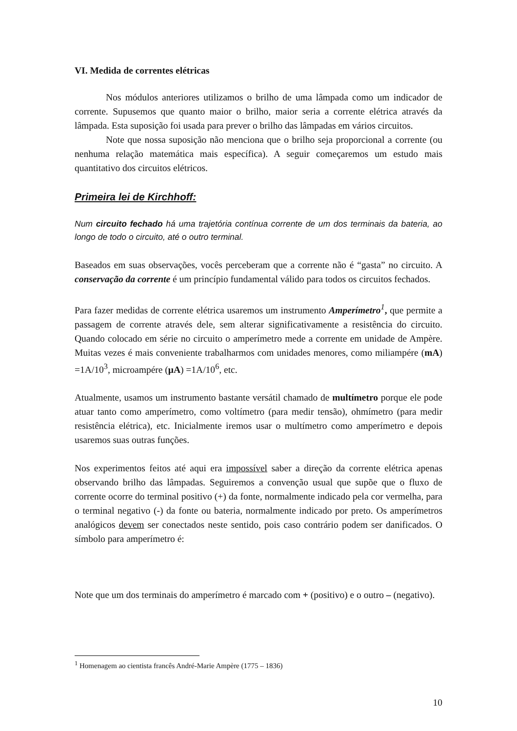VI. Medida de correntes elétricas
Nos módulos anteriores utilizamos o brilho de uma lâmpada como um indicador de corrente. Supusemos que quanto maior o brilho, maior seria a corrente elétrica através da lâmpada. Esta suposição foi usada para prever o brilho das lâmpadas em vários circuitos.
Note que nossa suposição não menciona que o brilho seja proporcional a corrente (ou nenhuma relação matemática mais específica). A seguir começaremos um estudo mais quantitativo dos circuitos elétricos.
Primeira lei de Kirchhoff:
Num circuito fechado há uma trajetória contínua corrente de um dos terminais da bateria, ao longo de todo o circuito, até o outro terminal.
Baseados em suas observações, vocês perceberam que a corrente não é “gasta” no circuito. A conservação da corrente é um princípio fundamental válido para todos os circuitos fechados.
Para fazer medidas de corrente elétrica usaremos um instrumento Amperímetro<sup>1</sup>, que permite a passagem de corrente através dele, sem alterar significativamente a resistência do circuito. Quando colocado em série no circuito o amperímetro mede a corrente em unidade de Ampère. Muitas vezes é mais conveniente trabalharmos com unidades menores, como miliampére (mA) =1A/10<sup>3</sup>, microampére (μA) =1A/10<sup>6</sup>, etc.
Atualmente, usamos um instrumento bastante versátil chamado de multímetro porque ele pode atuar tanto como amperímetro, como voltímetro (para medir tensão), ohmímetro (para medir resistência elétrica), etc. Inicialmente iremos usar o multímetro como amperímetro e depois usaremos suas outras funções.
Nos experimentos feitos até aqui era impossível saber a direção da corrente elétrica apenas observando brilho das lâmpadas. Seguiremos a convenção usual que supõe que o fluxo de corrente ocorre do terminal positivo (+) da fonte, normalmente indicado pela cor vermelha, para o terminal negativo (-) da fonte ou bateria, normalmente indicado por preto. Os amperímetros analógicos devem ser conectados neste sentido, pois caso contrário podem ser danificados. O símbolo para amperímetro é:
Note que um dos terminais do amperímetro é marcado com + (positivo) e o outro – (negativo).
<sup>1</sup> Homenagem ao cientista francês André-Marie Ampère (1775 – 1836)
10